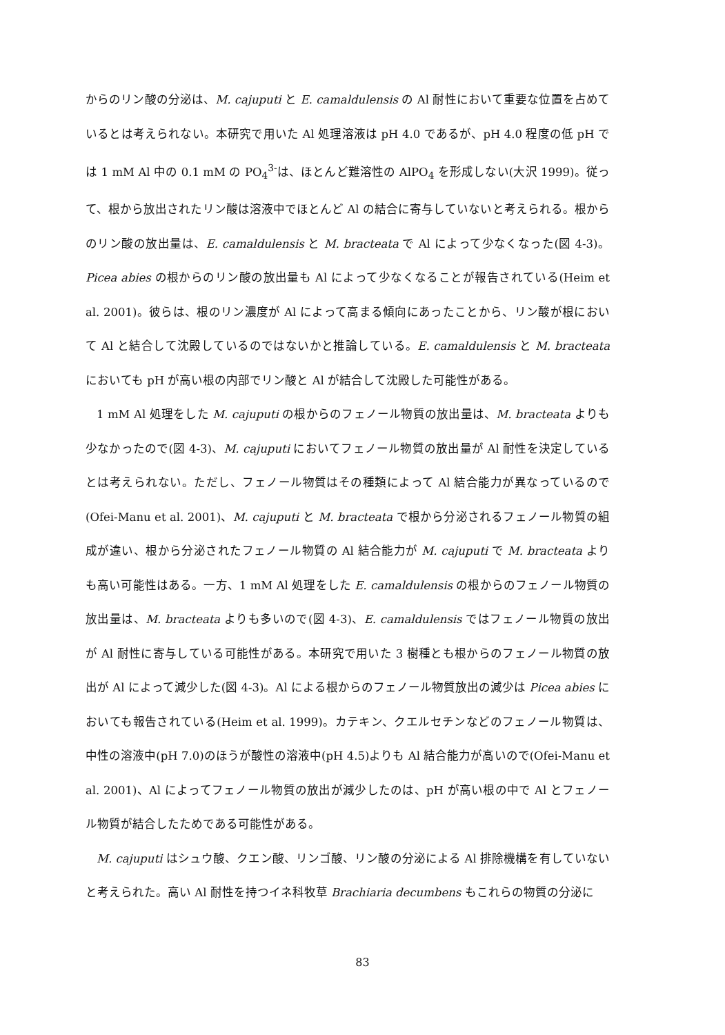からのリン酸の分泌は、M. cajuputi と E. camaldulensis の Al 耐性において重要な位置を占めているとは考えられない。本研究で用いた Al 処理溶液は pH 4.0 であるが、pH 4.0 程度の低 pH では 1 mM Al 中の 0.1 mM の PO<sub>4</sub><sup>3-</sup>は、ほとんど難溶性の AlPO<sub>4</sub> を形成しない(大沢 1999)。従って、根から放出されたリン酸は溶液中でほとんど Al の結合に寄与していないと考えられる。根からのリン酸の放出量は、E. camaldulensis と M. bracteata で Al によって少なくなった(図 4-3)。Picea abies の根からのリン酸の放出量も Al によって少なくなることが報告されている(Heim et al. 2001)。彼らは、根のリン濃度が Al によって高まる傾向にあったことから、リン酸が根において Al と結合して沈殿しているのではないかと推論している。E. camaldulensis と M. bracteata においても pH が高い根の内部でリン酸と Al が結合して沈殿した可能性がある。
1 mM Al 処理をした M. cajuputi の根からのフェノール物質の放出量は、M. bracteata よりも少なかったので(図 4-3)、M. cajuputi においてフェノール物質の放出量が Al 耐性を決定しているとは考えられない。ただし、フェノール物質はその種類によって Al 結合能力が異なっているので(Ofei-Manu et al. 2001)、M. cajuputi と M. bracteata で根から分泌されるフェノール物質の組成が違い、根から分泌されたフェノール物質の Al 結合能力が M. cajuputi で M. bracteata よりも高い可能性はある。一方、1 mM Al 処理をした E. camaldulensis の根からのフェノール物質の放出量は、M. bracteata よりも多いので(図 4-3)、E. camaldulensis ではフェノール物質の放出が Al 耐性に寄与している可能性がある。本研究で用いた 3 樹種とも根からのフェノール物質の放出が Al によって減少した(図 4-3)。Al による根からのフェノール物質放出の減少は Picea abies においても報告されている(Heim et al. 1999)。カテキン、クエルセチンなどのフェノール物質は、中性の溶液中(pH 7.0)のほうが酸性の溶液中(pH 4.5)よりも Al 結合能力が高いので(Ofei-Manu et al. 2001)、Al によってフェノール物質の放出が減少したのは、pH が高い根の中で Al とフェノール物質が結合したためである可能性がある。
M. cajuputi はシュウ酸、クエン酸、リンゴ酸、リン酸の分泌による Al 排除機構を有していないと考えられた。高い Al 耐性を持つイネ科牧草 Brachiaria decumbens もこれらの物質の分泌に
83